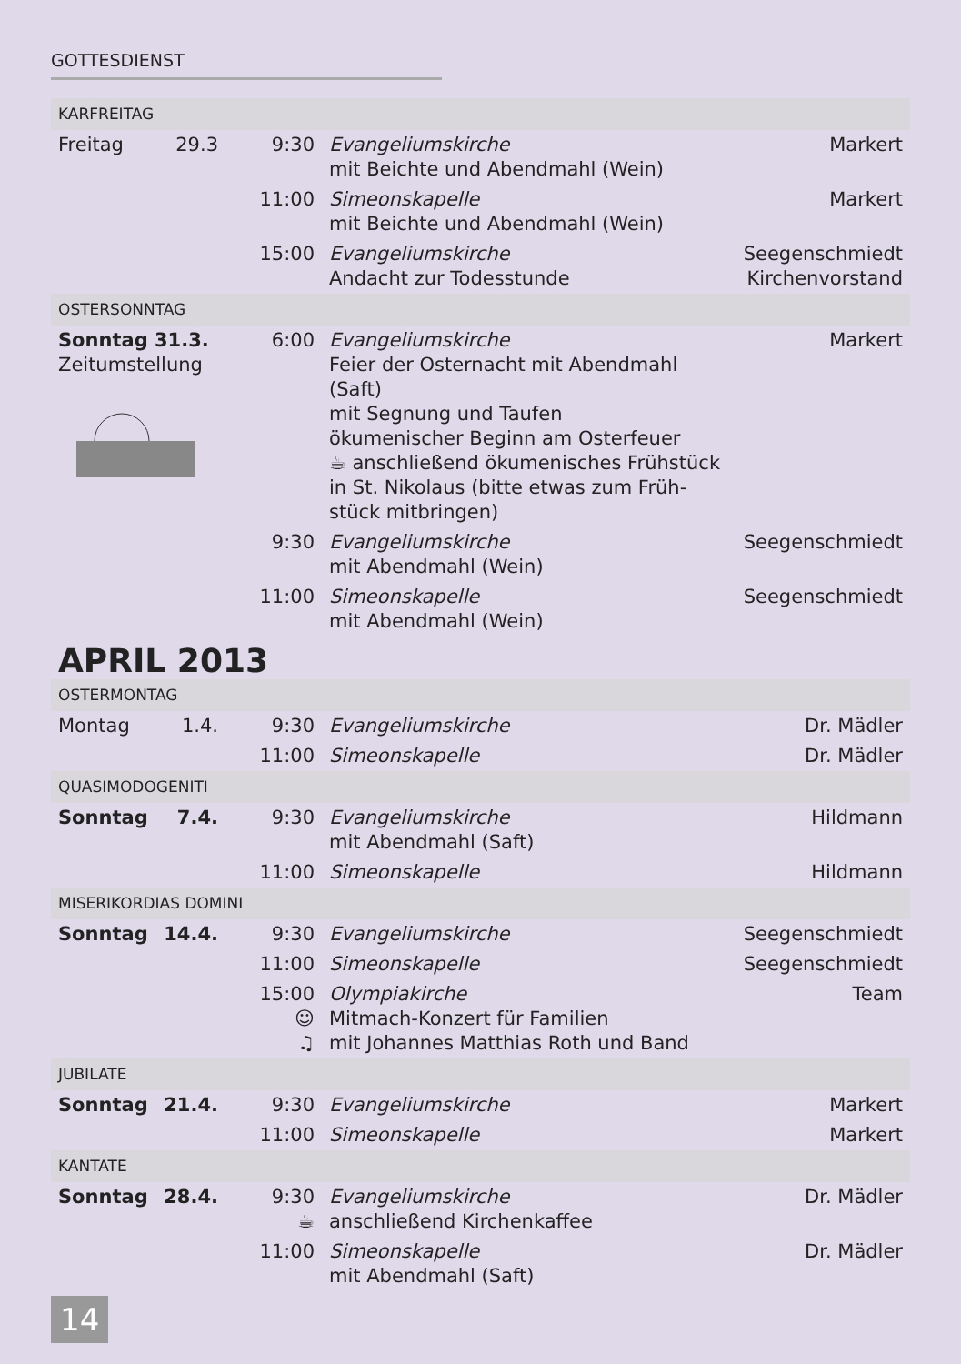GOTTESDIENST
| KARFREITAG | | | | |
| Freitag | 29.3 | 9:30 | Evangeliumskirche mit Beichte und Abendmahl (Wein) | Markert |
| | | 11:00 | Simeonskapelle mit Beichte und Abendmahl (Wein) | Markert |
| | | 15:00 | Evangeliumskirche Andacht zur Todesstunde | Seegenschmiedt Kirchenvorstand |
| OSTERSONNTAG | | | | |
| Sonntag 31.3. Zeitumstellung | | 6:00 | Evangeliumskirche Feier der Osternacht mit Abendmahl (Saft) mit Segnung und Taufen ökumenischer Beginn am Osterfeuer ☕ anschließend ökumenisches Frühstück in St. Nikolaus (bitte etwas zum Früh- stück mitbringen) | Markert |
| | | 9:30 | Evangeliumskirche mit Abendmahl (Wein) | Seegenschmiedt |
| | | 11:00 | Simeonskapelle mit Abendmahl (Wein) | Seegenschmiedt |
APRIL 2013
| OSTERMONTAG | | | | |
| Montag | 1.4. | 9:30 | Evangeliumskirche | Dr. Mädler |
| | | 11:00 | Simeonskapelle | Dr. Mädler |
| QUASIMODOGENITI | | | | |
| Sonntag | 7.4. | 9:30 | Evangeliumskirche mit Abendmahl (Saft) | Hildmann |
| | | 11:00 | Simeonskapelle | Hildmann |
| MISERIKORDIAS DOMINI | | | | |
| Sonntag | 14.4. | 9:30 | Evangeliumskirche | Seegenschmiedt |
| | | 11:00 | Simeonskapelle | Seegenschmiedt |
| | | 15:00 ☺ ♫ | Olympiakirche Mitmach-Konzert für Familien mit Johannes Matthias Roth und Band | Team |
| JUBILATE | | | | |
| Sonntag | 21.4. | 9:30 | Evangeliumskirche | Markert |
| | | 11:00 | Simeonskapelle | Markert |
| KANTATE | | | | |
| Sonntag | 28.4. | 9:30 ☕ | Evangeliumskirche anschließend Kirchenkaffee | Dr. Mädler |
| | | 11:00 | Simeonskapelle mit Abendmahl (Saft) | Dr. Mädler |
14